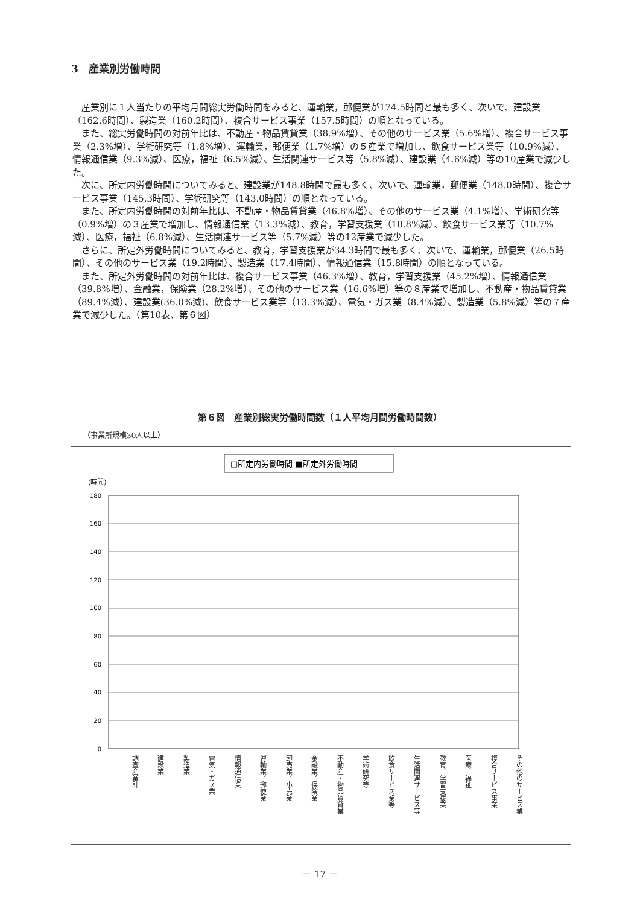3　産業別労働時間
産業別に１人当たりの平均月間総実労働時間をみると、運輸業，郵便業が174.5時間と最も多く、次いで、建設業（162.6時間）、製造業（160.2時間）、複合サービス事業（157.5時間）の順となっている。
また、総実労働時間の対前年比は、不動産・物品賃貸業（38.9%増）、その他のサービス業（5.6%増）、複合サービス事業（2.3%増）、学術研究等（1.8%増）、運輸業，郵便業（1.7%増）の５産業で増加し、飲食サービス業等（10.9%減）、情報通信業（9.3%減）、医療，福祉（6.5%減）、生活関連サービス等（5.8%減）、建設業（4.6%減）等の10産業で減少した。
次に、所定内労働時間についてみると、建設業が148.8時間で最も多く、次いで、運輸業，郵便業（148.0時間）、複合サービス事業（145.3時間）、学術研究等（143.0時間）の順となっている。
また、所定内労働時間の対前年比は、不動産・物品賃貸業（46.8%増）、その他のサービス業（4.1%増）、学術研究等（0.9%増）の３産業で増加し、情報通信業（13.3%減）、教育，学習支援業（10.8%減）、飲食サービス業等（10.7%減）、医療，福祉（6.8%減）、生活関連サービス等（5.7%減）等の12産業で減少した。
さらに、所定外労働時間についてみると、教育，学習支援業が34.3時間で最も多く、次いで、運輸業，郵便業（26.5時間）、その他のサービス業（19.2時間）、製造業（17.4時間）、情報通信業（15.8時間）の順となっている。
また、所定外労働時間の対前年比は、複合サービス事業（46.3%増）、教育，学習支援業（45.2%増）、情報通信業（39.8%増）、金融業，保険業（28.2%増）、その他のサービス業（16.6%増）等の８産業で増加し、不動産・物品賃貸業（89.4%減）、建設業(36.0%減)、飲食サービス業等（13.3%減）、電気・ガス業（8.4%減）、製造業（5.8%減）等の７産業で減少した。（第10表、第６図）
第６図　産業別総実労働時間数（１人平均月間労働時間数）
（事業所規模30人以上）
□所定内労働時間 ■所定外労働時間
(時間)
180
160
140
120
100
80
60
40
20
0
調査産業計 建設業 製造業 電気・ガス業 情報通信業 運輸業，郵便業 卸売業，小売業 金融業，保険業 不動産・物品賃貸業 学術研究等 飲食サービス業等 生活関連サービス等 教育，学習支援業 医療，福祉 複合サービス事業 その他のサービス業
－ 17 －